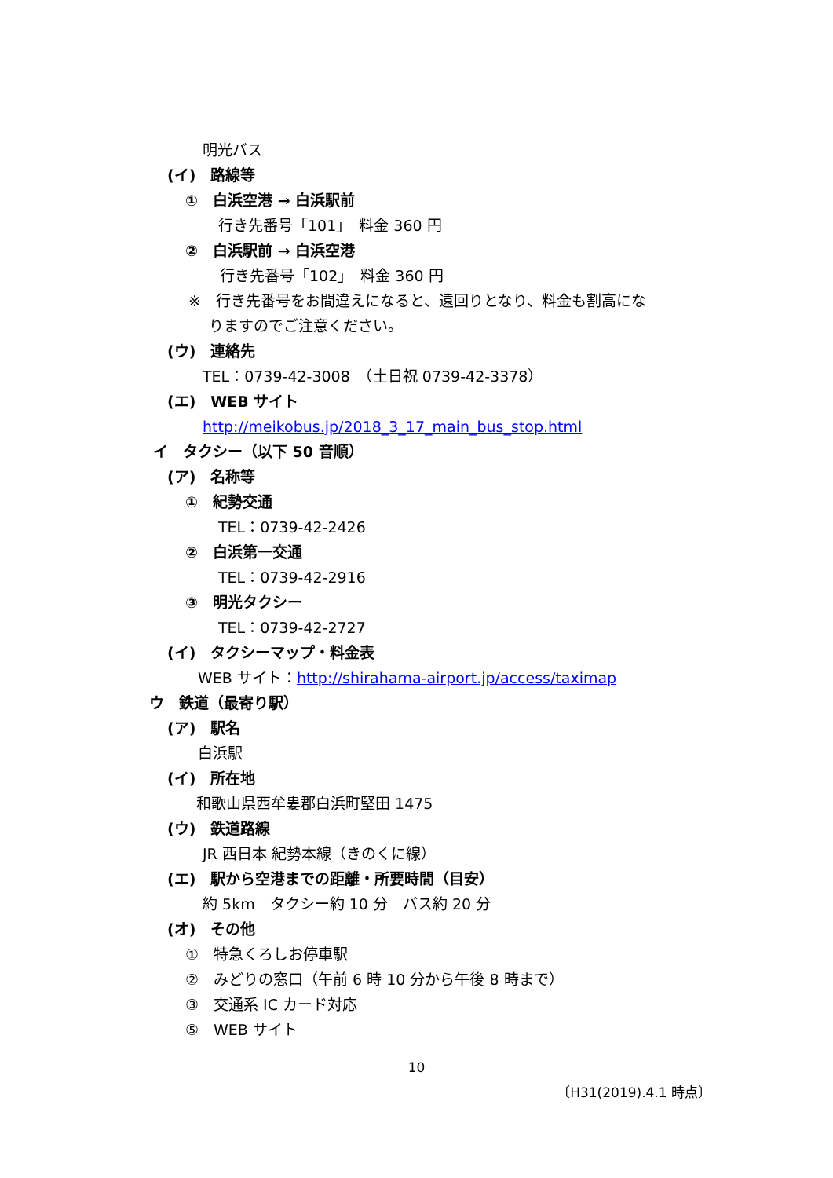明光バス
(イ)　路線等
①　白浜空港 → 白浜駅前
行き先番号「101」　料金 360 円
②　白浜駅前 → 白浜空港
行き先番号「102」　料金 360 円
※　行き先番号をお間違えになると、遠回りとなり、料金も割高にな
りますのでご注意ください。
(ウ)　連絡先
TEL：0739-42-3008　（土日祝 0739-42-3378）
(エ)　WEB サイト
http://meikobus.jp/2018_3_17_main_bus_stop.html
イ　タクシー（以下 50 音順）
(ア)　名称等
①　紀勢交通
TEL：0739-42-2426
②　白浜第一交通
TEL：0739-42-2916
③　明光タクシー
TEL：0739-42-2727
(イ)　タクシーマップ・料金表
WEB サイト：http://shirahama-airport.jp/access/taximap
ウ　鉄道（最寄り駅）
(ア)　駅名
白浜駅
(イ)　所在地
和歌山県西牟婁郡白浜町堅田 1475
(ウ)　鉄道路線
JR 西日本 紀勢本線（きのくに線）
(エ)　駅から空港までの距離・所要時間（目安）
約 5km　タクシー約 10 分　バス約 20 分
(オ)　その他
①　特急くろしお停車駅
②　みどりの窓口（午前 6 時 10 分から午後 8 時まで）
③　交通系 IC カード対応
⑤　WEB サイト
10
〔H31(2019).4.1 時点〕